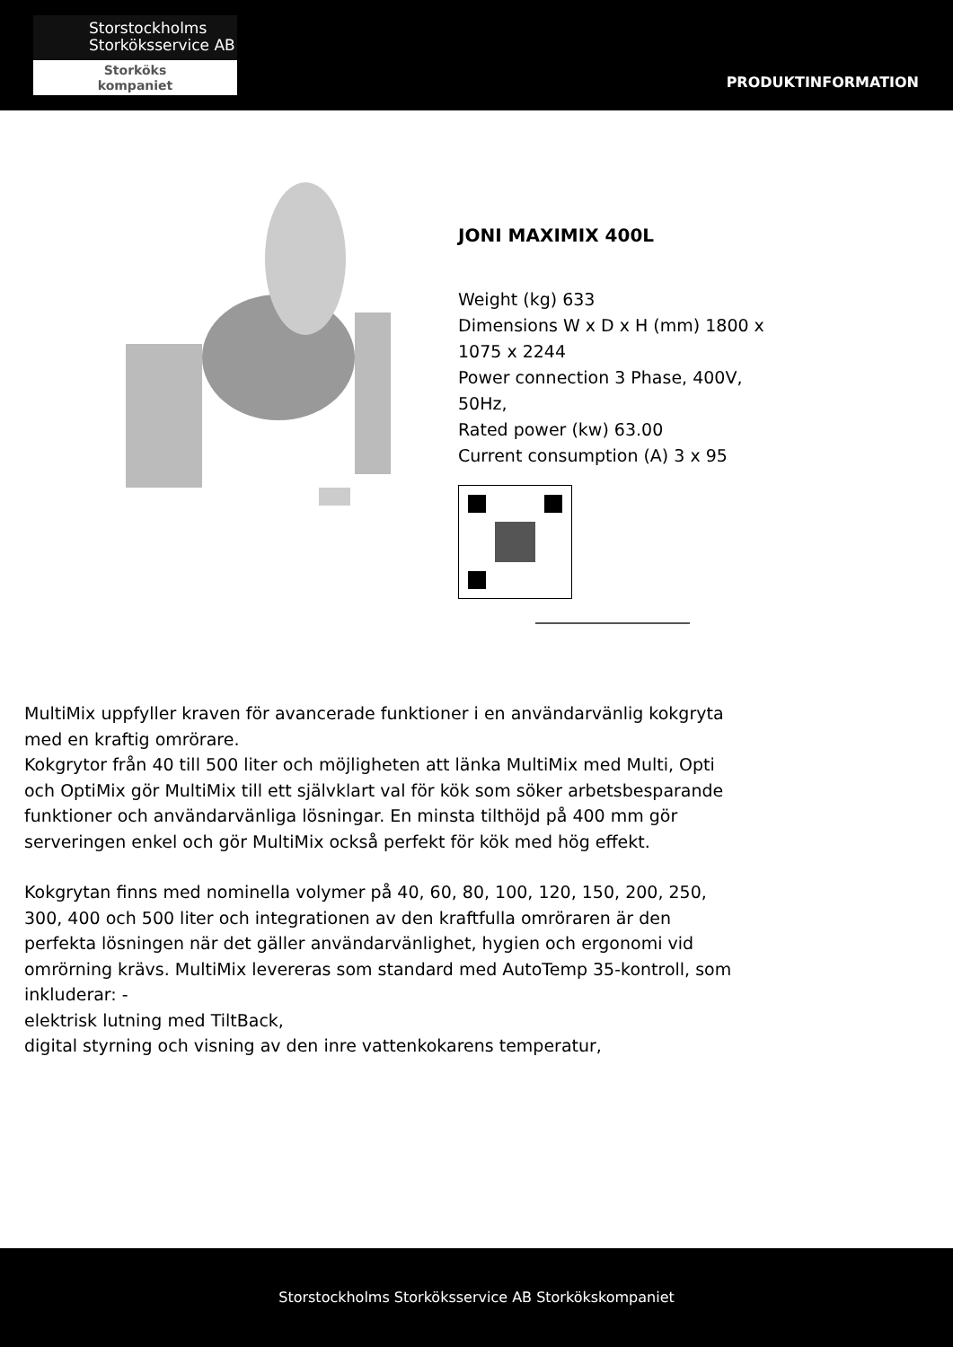Storstockholms
Storköksservice AB
Storköks
kompaniet
PRODUKTINFORMATION
JONI MAXIMIX 400L
Weight (kg) 633
Dimensions W x D x H (mm) 1800 x 1075 x 2244
Power connection 3 Phase, 400V, 50Hz,
Rated power (kw) 63.00
Current consumption (A) 3 x 95
MultiMix uppfyller kraven för avancerade funktioner i en användarvänlig kokgryta med en kraftig omrörare.
Kokgrytor från 40 till 500 liter och möjligheten att länka MultiMix med Multi, Opti och OptiMix gör MultiMix till ett självklart val för kök som söker arbetsbesparande funktioner och användarvänliga lösningar. En minsta tilthöjd på 400 mm gör serveringen enkel och gör MultiMix också perfekt för kök med hög effekt.
Kokgrytan finns med nominella volymer på 40, 60, 80, 100, 120, 150, 200, 250, 300, 400 och 500 liter och integrationen av den kraftfulla omröraren är den perfekta lösningen när det gäller användarvänlighet, hygien och ergonomi vid omrörning krävs. MultiMix levereras som standard med AutoTemp 35-kontroll, som inkluderar: -
elektrisk lutning med TiltBack,
digital styrning och visning av den inre vattenkokarens temperatur,
Storstockholms Storköksservice AB Storkökskompaniet